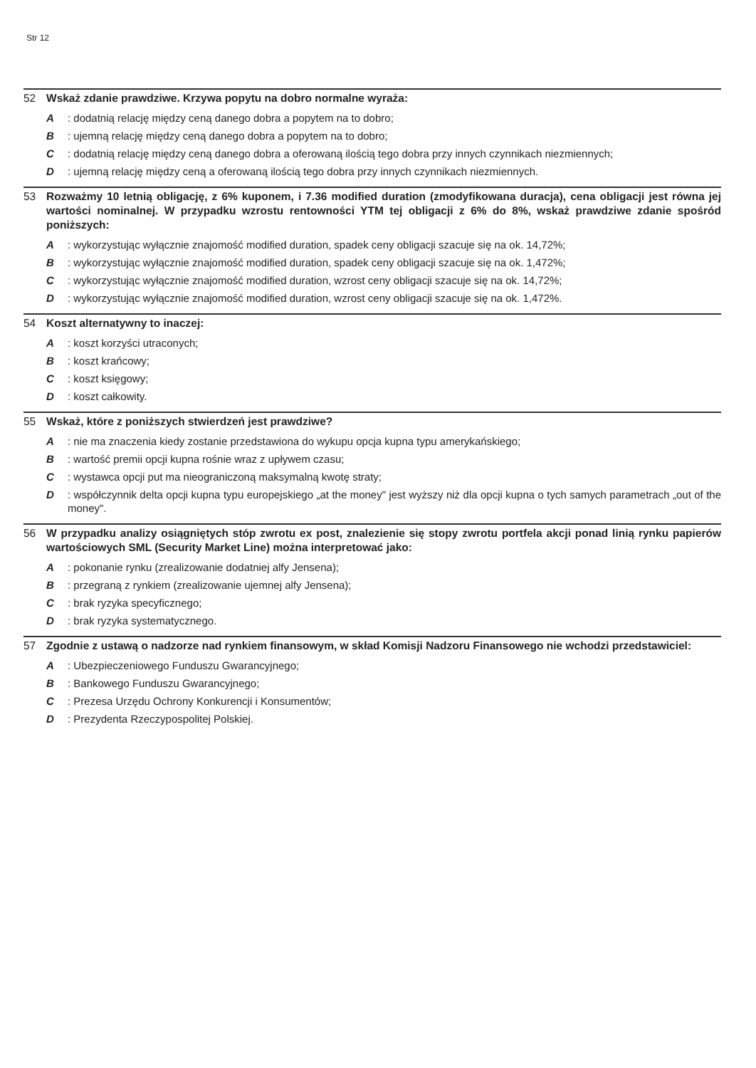Str 12
52 Wskaż zdanie prawdziwe. Krzywa popytu na dobro normalne wyraża:
A: dodatnią relację między ceną danego dobra a popytem na to dobro;
B: ujemną relację między ceną danego dobra a popytem na to dobro;
C: dodatnią relację między ceną danego dobra a oferowaną ilością tego dobra przy innych czynnikach niezmiennych;
D: ujemną relację między ceną a oferowaną ilością tego dobra przy innych czynnikach niezmiennych.
53 Rozważmy 10 letnią obligację, z 6% kuponem, i 7.36 modified duration (zmodyfikowana duracja), cena obligacji jest równa jej wartości nominalnej. W przypadku wzrostu rentowności YTM tej obligacji z 6% do 8%, wskaż prawdziwe zdanie spośród poniższych:
A: wykorzystując wyłącznie znajomość modified duration, spadek ceny obligacji szacuje się na ok. 14,72%;
B: wykorzystując wyłącznie znajomość modified duration, spadek ceny obligacji szacuje się na ok. 1,472%;
C: wykorzystując wyłącznie znajomość modified duration, wzrost ceny obligacji szacuje się na ok. 14,72%;
D: wykorzystując wyłącznie znajomość modified duration, wzrost ceny obligacji szacuje się na ok. 1,472%.
54 Koszt alternatywny to inaczej:
A: koszt korzyści utraconych;
B: koszt krańcowy;
C: koszt księgowy;
D: koszt całkowity.
55 Wskaż, które z poniższych stwierdzeń jest prawdziwe?
A: nie ma znaczenia kiedy zostanie przedstawiona do wykupu opcja kupna typu amerykańskiego;
B: wartość premii opcji kupna rośnie wraz z upływem czasu;
C: wystawca opcji put ma nieograniczoną maksymalną kwotę straty;
D: współczynnik delta opcji kupna typu europejskiego „at the money" jest wyższy niż dla opcji kupna o tych samych parametrach „out of the money".
56 W przypadku analizy osiągniętych stóp zwrotu ex post, znalezienie się stopy zwrotu portfela akcji ponad linią rynku papierów wartościowych SML (Security Market Line) można interpretować jako:
A: pokonanie rynku (zrealizowanie dodatniej alfy Jensena);
B: przegraną z rynkiem (zrealizowanie ujemnej alfy Jensena);
C: brak ryzyka specyficznego;
D: brak ryzyka systematycznego.
57 Zgodnie z ustawą o nadzorze nad rynkiem finansowym, w skład Komisji Nadzoru Finansowego nie wchodzi przedstawiciel:
A: Ubezpieczeniowego Funduszu Gwarancyjnego;
B: Bankowego Funduszu Gwarancyjnego;
C: Prezesa Urzędu Ochrony Konkurencji i Konsumentów;
D: Prezydenta Rzeczypospolitej Polskiej.